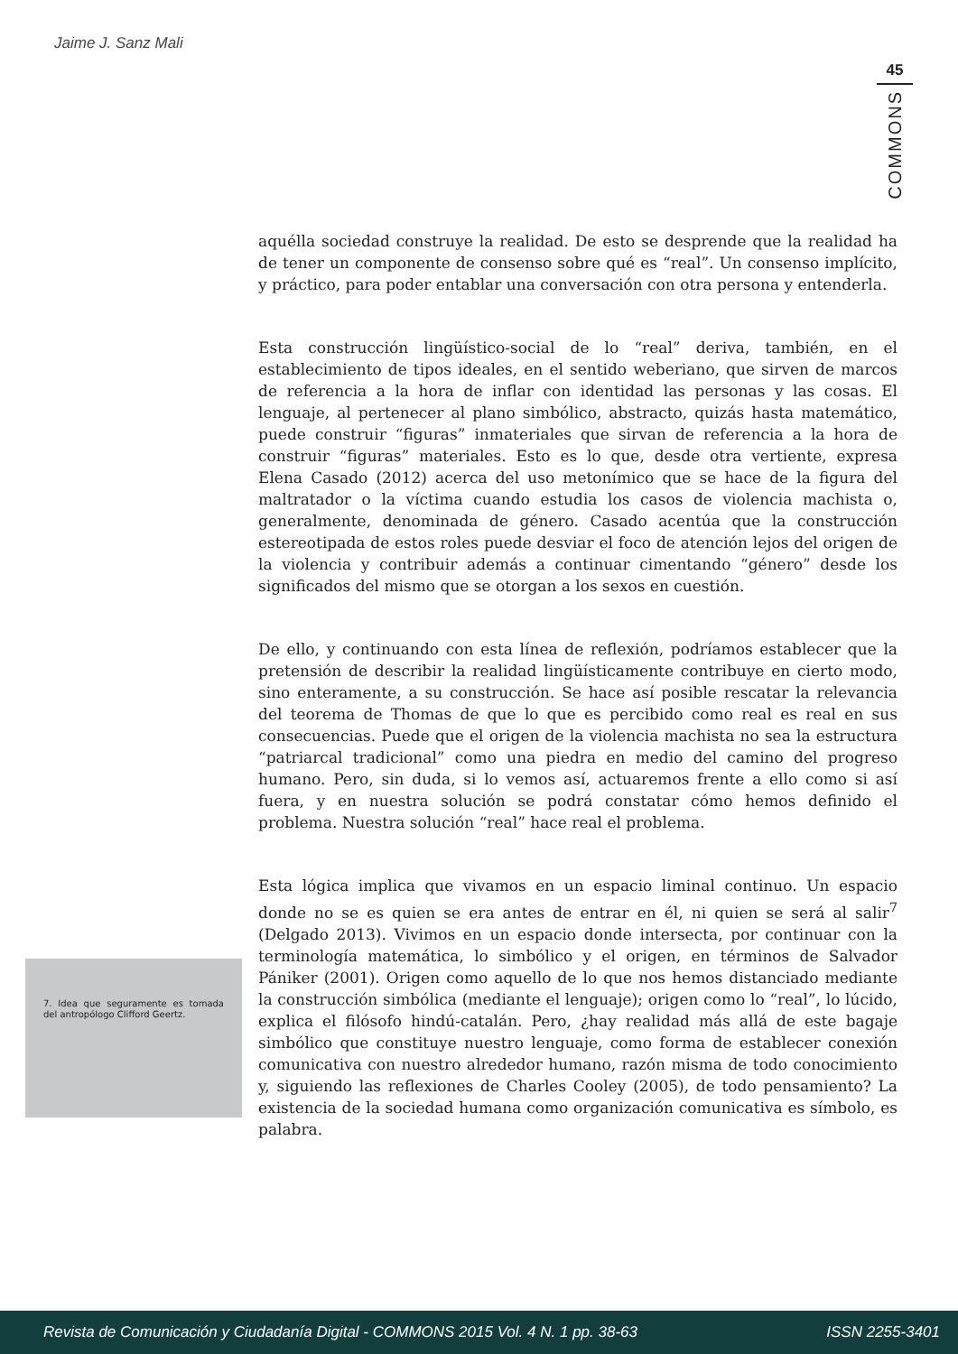Jaime J. Sanz Mali
45
COMMONS
aquélla sociedad construye la realidad. De esto se desprende que la realidad ha de tener un componente de consenso sobre qué es “real”. Un consenso implícito, y práctico, para poder entablar una conversación con otra persona y entenderla.
Esta construcción lingüístico-social de lo “real” deriva, también, en el establecimiento de tipos ideales, en el sentido weberiano, que sirven de marcos de referencia a la hora de inflar con identidad las personas y las cosas. El lenguaje, al pertenecer al plano simbólico, abstracto, quizás hasta matemático, puede construir “figuras” inmateriales que sirvan de referencia a la hora de construir “figuras” materiales. Esto es lo que, desde otra vertiente, expresa Elena Casado (2012) acerca del uso metonímico que se hace de la figura del maltratador o la víctima cuando estudia los casos de violencia machista o, generalmente, denominada de género. Casado acentúa que la construcción estereotipada de estos roles puede desviar el foco de atención lejos del origen de la violencia y contribuir además a continuar cimentando “género” desde los significados del mismo que se otorgan a los sexos en cuestión.
De ello, y continuando con esta línea de reflexión, podríamos establecer que la pretensión de describir la realidad lingüísticamente contribuye en cierto modo, sino enteramente, a su construcción. Se hace así posible rescatar la relevancia del teorema de Thomas de que lo que es percibido como real es real en sus consecuencias. Puede que el origen de la violencia machista no sea la estructura “patriarcal tradicional” como una piedra en medio del camino del progreso humano. Pero, sin duda, si lo vemos así, actuaremos frente a ello como si así fuera, y en nuestra solución se podrá constatar cómo hemos definido el problema. Nuestra solución “real” hace real el problema.
Esta lógica implica que vivamos en un espacio liminal continuo. Un espacio donde no se es quien se era antes de entrar en él, ni quien se será al salir<sup>7</sup> (Delgado 2013). Vivimos en un espacio donde intersecta, por continuar con la terminología matemática, lo simbólico y el origen, en términos de Salvador Pániker (2001). Origen como aquello de lo que nos hemos distanciado mediante la construcción simbólica (mediante el lenguaje); origen como lo “real”, lo lúcido, explica el filósofo hindú-catalán. Pero, ¿hay realidad más allá de este bagaje simbólico que constituye nuestro lenguaje, como forma de establecer conexión comunicativa con nuestro alrededor humano, razón misma de todo conocimiento y, siguiendo las reflexiones de Charles Cooley (2005), de todo pensamiento? La existencia de la sociedad humana como organización comunicativa es símbolo, es palabra.
7. Idea que seguramente es tomada del antropólogo Clifford Geertz.
Revista de Comunicación y Ciudadanía Digital - COMMONS 2015 Vol. 4 N. 1 pp. 38-63 ISSN 2255-3401